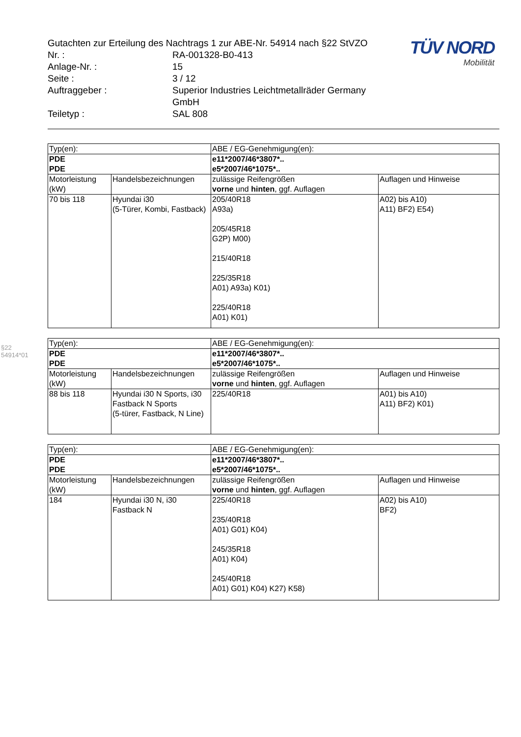§22 54914*01
| Gutachten zur Erteilung des Nachtrags 1 zur ABE-Nr. 54914 nach §22 StVZO | |
| Nr. : | RA-001328-B0-413 |
| Anlage-Nr. : | 15 |
| Seite : | 3 / 12 |
| Auftraggeber : | Superior Industries Leichtmetallräder Germany GmbH |
| Teiletyp : | SAL 808 |
TÜV NORD
Mobilität
| Typ(en): | | ABE / EG-Genehmigung(en): | |
| --- | --- | --- | --- |
| PDE PDE | | e11*2007/46*3807*.. e5*2007/46*1075*.. | |
| Motorleistung (kW) | Handelsbezeichnungen | zulässige Reifengrößen vorne und hinten , ggf. Auflagen | Auflagen und Hinweise |
| 70 bis 118 | Hyundai i30 (5-Türer, Kombi, Fastback) | 205/40R18 A93a) 205/45R18 G2P) M00) 215/40R18 225/35R18 A01) A93a) K01) 225/40R18 A01) K01) | A02) bis A10) A11) BF2) E54) |
| Typ(en): | | ABE / EG-Genehmigung(en): | |
| --- | --- | --- | --- |
| PDE PDE | | e11*2007/46*3807*.. e5*2007/46*1075*.. | |
| Motorleistung (kW) | Handelsbezeichnungen | zulässige Reifengrößen vorne und hinten , ggf. Auflagen | Auflagen und Hinweise |
| 88 bis 118 | Hyundai i30 N Sports, i30 Fastback N Sports (5-türer, Fastback, N Line) | 225/40R18 | A01) bis A10) A11) BF2) K01) |
| Typ(en): | | ABE / EG-Genehmigung(en): | |
| --- | --- | --- | --- |
| PDE PDE | | e11*2007/46*3807*.. e5*2007/46*1075*.. | |
| Motorleistung (kW) | Handelsbezeichnungen | zulässige Reifengrößen vorne und hinten , ggf. Auflagen | Auflagen und Hinweise |
| 184 | Hyundai i30 N, i30 Fastback N | 225/40R18 235/40R18 A01) G01) K04) 245/35R18 A01) K04) 245/40R18 A01) G01) K04) K27) K58) | A02) bis A10) BF2) |